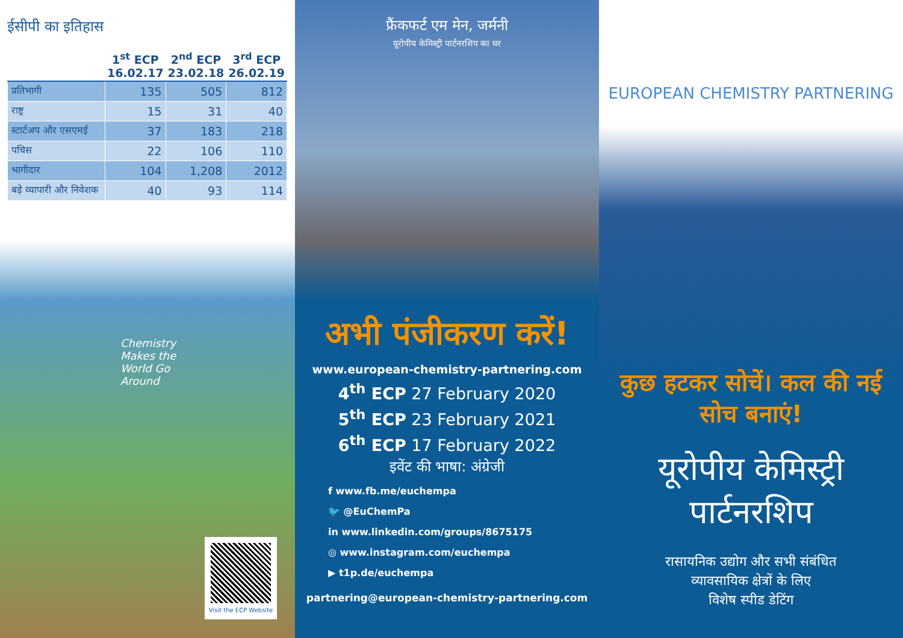ईसीपी का इतिहास
| | 1<sup>st</sup> ECP 16.02.17 | 2<sup>nd</sup> ECP 23.02.18 | 3<sup>rd</sup> ECP 26.02.19 |
| --- | --- | --- | --- |
| प्रतिभागी | 135 | 505 | 812 |
| राष्ट्र | 15 | 31 | 40 |
| स्टार्टअप और एसएमई | 37 | 183 | 218 |
| पचिस | 22 | 106 | 110 |
| भागीदार | 104 | 1,208 | 2012 |
| बड़े व्यापारी और निवेशक | 40 | 93 | 114 |
Chemistry
Makes the
World Go
Around
Visit the ECP Website
फ्रैंकफर्ट एम मेन, जर्मनी
यूरोपीय केमिस्ट्री पार्टनरशिप का घर
अभी पंजीकरण करें!
www.european-chemistry-partnering.com
4<sup>th</sup> ECP 27 February 2020
5<sup>th</sup> ECP 23 February 2021
6<sup>th</sup> ECP 17 February 2022
इवेंट की भाषा: अंग्रेजी
f www.fb.me/euchempa
🐦 @EuChemPa
in www.linkedin.com/groups/8675175
◎ www.instagram.com/euchempa
▶ t1p.de/euchempa
partnering@european-chemistry-partnering.com
EUROPEAN CHEMISTRY PARTNERING
कुछ हटकर सोचें। कल की नई सोच बनाएं!
यूरोपीय केमिस्ट्री पार्टनरशिप
रासायनिक उद्योग और सभी संबंधित
व्यावसायिक क्षेत्रों के लिए
विशेष स्पीड डेटिंग